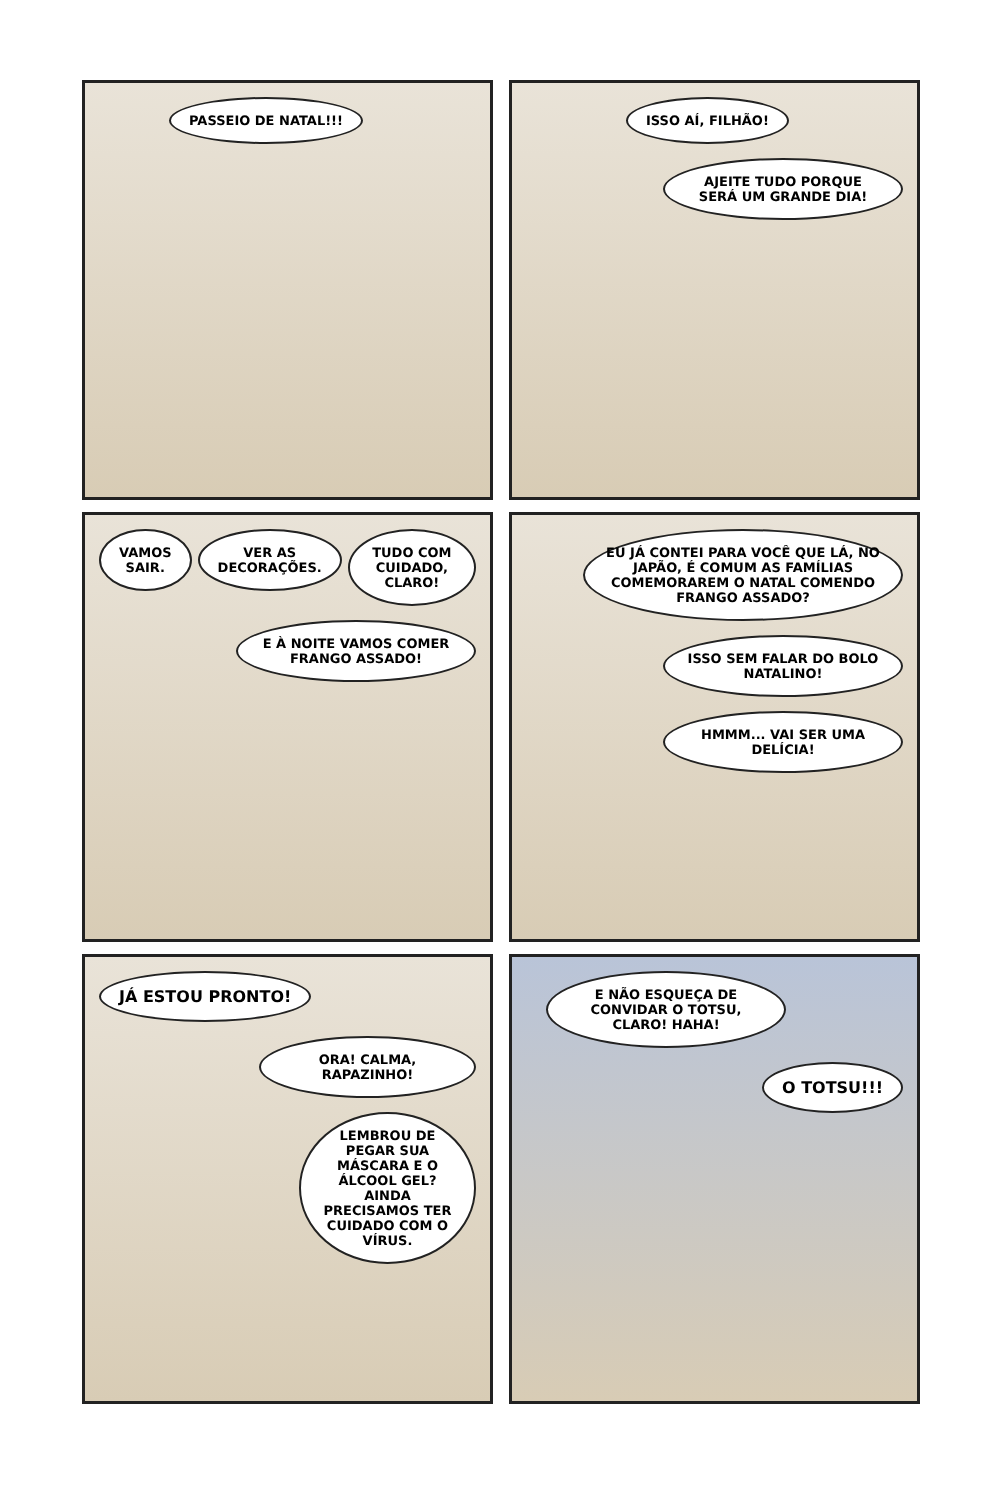PASSEIO DE NATAL!!!
ISSO AÍ, FILHÃO!
AJEITE TUDO PORQUE SERÁ UM GRANDE DIA!
VAMOS SAIR. VER AS DECORAÇÕES. TUDO COM CUIDADO, CLARO!
E À NOITE VAMOS COMER FRANGO ASSADO!
EU JÁ CONTEI PARA VOCÊ QUE LÁ, NO JAPÃO, É COMUM AS FAMÍLIAS COMEMORAREM O NATAL COMENDO FRANGO ASSADO?
ISSO SEM FALAR DO BOLO NATALINO!
HMMM... VAI SER UMA DELÍCIA!
JÁ ESTOU PRONTO!
ORA! CALMA, RAPAZINHO!
LEMBROU DE PEGAR SUA MÁSCARA E O ÁLCOOL GEL? AINDA PRECISAMOS TER CUIDADO COM O VÍRUS.
E NÃO ESQUEÇA DE CONVIDAR O TOTSU, CLARO! HAHA!
O TOTSU!!!